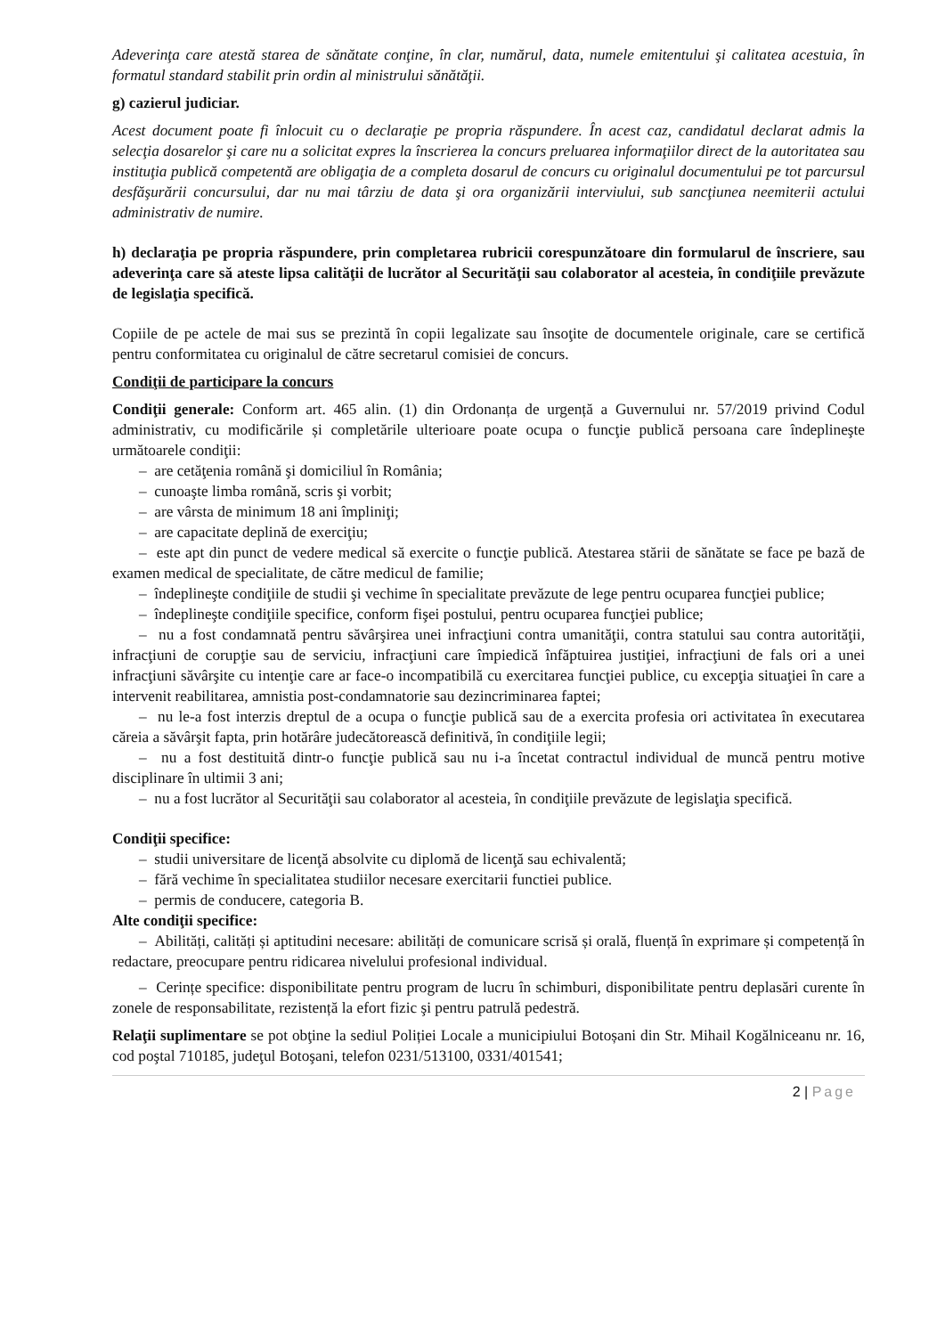Adeverinţa care atestă starea de sănătate conţine, în clar, numărul, data, numele emitentului şi calitatea acestuia, în formatul standard stabilit prin ordin al ministrului sănătăţii.
g) cazierul judiciar.
Acest document poate fi înlocuit cu o declaraţie pe propria răspundere. În acest caz, candidatul declarat admis la selecţia dosarelor şi care nu a solicitat expres la înscrierea la concurs preluarea informaţiilor direct de la autoritatea sau instituţia publică competentă are obligaţia de a completa dosarul de concurs cu originalul documentului pe tot parcursul desfăşurării concursului, dar nu mai târziu de data şi ora organizării interviului, sub sancţiunea neemiterii actului administrativ de numire.
h) declaraţia pe propria răspundere, prin completarea rubricii corespunzătoare din formularul de înscriere, sau adeverinţa care să ateste lipsa calităţii de lucrător al Securităţii sau colaborator al acesteia, în condiţiile prevăzute de legislaţia specifică.
Copiile de pe actele de mai sus se prezintă în copii legalizate sau însoţite de documentele originale, care se certifică pentru conformitatea cu originalul de către secretarul comisiei de concurs.
Condiţii de participare la concurs
Condiţii generale: Conform art. 465 alin. (1) din Ordonanța de urgență a Guvernului nr. 57/2019 privind Codul administrativ, cu modificările și completările ulterioare poate ocupa o funcţie publică persoana care îndeplineşte următoarele condiţii:
– are cetăţenia română şi domiciliul în România;
– cunoaşte limba română, scris şi vorbit;
– are vârsta de minimum 18 ani împliniţi;
– are capacitate deplină de exerciţiu;
– este apt din punct de vedere medical să exercite o funcţie publică. Atestarea stării de sănătate se face pe bază de examen medical de specialitate, de către medicul de familie;
– îndeplineşte condiţiile de studii şi vechime în specialitate prevăzute de lege pentru ocuparea funcţiei publice;
– îndeplineşte condiţiile specifice, conform fişei postului, pentru ocuparea funcţiei publice;
– nu a fost condamnată pentru săvârşirea unei infracţiuni contra umanităţii, contra statului sau contra autorităţii, infracţiuni de corupţie sau de serviciu, infracţiuni care împiedică înfăptuirea justiţiei, infracţiuni de fals ori a unei infracţiuni săvârşite cu intenţie care ar face-o incompatibilă cu exercitarea funcţiei publice, cu excepţia situaţiei în care a intervenit reabilitarea, amnistia post-condamnatorie sau dezincriminarea faptei;
– nu le-a fost interzis dreptul de a ocupa o funcţie publică sau de a exercita profesia ori activitatea în executarea căreia a săvârşit fapta, prin hotărâre judecătorească definitivă, în condiţiile legii;
– nu a fost destituită dintr-o funcţie publică sau nu i-a încetat contractul individual de muncă pentru motive disciplinare în ultimii 3 ani;
– nu a fost lucrător al Securităţii sau colaborator al acesteia, în condiţiile prevăzute de legislaţia specifică.
Condiţii specifice:
– studii universitare de licenţă absolvite cu diplomă de licenţă sau echivalentă;
– fără vechime în specialitatea studiilor necesare exercitarii functiei publice.
– permis de conducere, categoria B.
Alte condiţii specifice:
– Abilități, calități și aptitudini necesare: abilități de comunicare scrisă și orală, fluență în exprimare și competență în redactare, preocupare pentru ridicarea nivelului profesional individual.
– Cerințe specifice: disponibilitate pentru program de lucru în schimburi, disponibilitate pentru deplasări curente în zonele de responsabilitate, rezistență la efort fizic şi pentru patrulă pedestră.
Relaţii suplimentare se pot obţine la sediul Poliției Locale a municipiului Botoșani din Str. Mihail Kogălniceanu nr. 16, cod poştal 710185, judeţul Botoşani, telefon 0231/513100, 0331/401541;
2 | Page